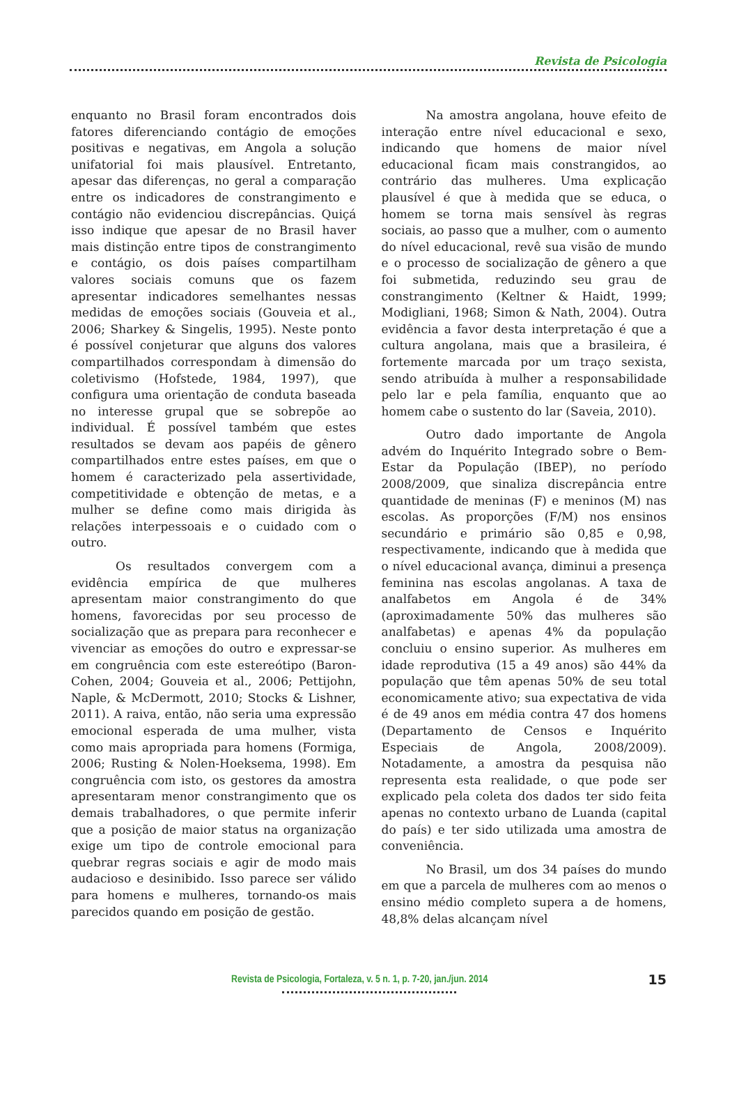Revista de Psicologia
enquanto no Brasil foram encontrados dois fatores diferenciando contágio de emoções positivas e negativas, em Angola a solução unifatorial foi mais plausível. Entretanto, apesar das diferenças, no geral a comparação entre os indicadores de constrangimento e contágio não evidenciou discrepâncias. Quiçá isso indique que apesar de no Brasil haver mais distinção entre tipos de constrangimento e contágio, os dois países compartilham valores sociais comuns que os fazem apresentar indicadores semelhantes nessas medidas de emoções sociais (Gouveia et al., 2006; Sharkey & Singelis, 1995). Neste ponto é possível conjeturar que alguns dos valores compartilhados correspondam à dimensão do coletivismo (Hofstede, 1984, 1997), que configura uma orientação de conduta baseada no interesse grupal que se sobrepõe ao individual. É possível também que estes resultados se devam aos papéis de gênero compartilhados entre estes países, em que o homem é caracterizado pela assertividade, competitividade e obtenção de metas, e a mulher se define como mais dirigida às relações interpessoais e o cuidado com o outro.
Os resultados convergem com a evidência empírica de que mulheres apresentam maior constrangimento do que homens, favorecidas por seu processo de socialização que as prepara para reconhecer e vivenciar as emoções do outro e expressar-se em congruência com este estereótipo (Baron-Cohen, 2004; Gouveia et al., 2006; Pettijohn, Naple, & McDermott, 2010; Stocks & Lishner, 2011). A raiva, então, não seria uma expressão emocional esperada de uma mulher, vista como mais apropriada para homens (Formiga, 2006; Rusting & Nolen-Hoeksema, 1998). Em congruência com isto, os gestores da amostra apresentaram menor constrangimento que os demais trabalhadores, o que permite inferir que a posição de maior status na organização exige um tipo de controle emocional para quebrar regras sociais e agir de modo mais audacioso e desinibido. Isso parece ser válido para homens e mulheres, tornando-os mais parecidos quando em posição de gestão.
Na amostra angolana, houve efeito de interação entre nível educacional e sexo, indicando que homens de maior nível educacional ficam mais constrangidos, ao contrário das mulheres. Uma explicação plausível é que à medida que se educa, o homem se torna mais sensível às regras sociais, ao passo que a mulher, com o aumento do nível educacional, revê sua visão de mundo e o processo de socialização de gênero a que foi submetida, reduzindo seu grau de constrangimento (Keltner & Haidt, 1999; Modigliani, 1968; Simon & Nath, 2004). Outra evidência a favor desta interpretação é que a cultura angolana, mais que a brasileira, é fortemente marcada por um traço sexista, sendo atribuída à mulher a responsabilidade pelo lar e pela família, enquanto que ao homem cabe o sustento do lar (Saveia, 2010).
Outro dado importante de Angola advém do Inquérito Integrado sobre o Bem-Estar da População (IBEP), no período 2008/2009, que sinaliza discrepância entre quantidade de meninas (F) e meninos (M) nas escolas. As proporções (F/M) nos ensinos secundário e primário são 0,85 e 0,98, respectivamente, indicando que à medida que o nível educacional avança, diminui a presença feminina nas escolas angolanas. A taxa de analfabetos em Angola é de 34% (aproximadamente 50% das mulheres são analfabetas) e apenas 4% da população concluiu o ensino superior. As mulheres em idade reprodutiva (15 a 49 anos) são 44% da população que têm apenas 50% de seu total economicamente ativo; sua expectativa de vida é de 49 anos em média contra 47 dos homens (Departamento de Censos e Inquérito Especiais de Angola, 2008/2009). Notadamente, a amostra da pesquisa não representa esta realidade, o que pode ser explicado pela coleta dos dados ter sido feita apenas no contexto urbano de Luanda (capital do país) e ter sido utilizada uma amostra de conveniência.
No Brasil, um dos 34 países do mundo em que a parcela de mulheres com ao menos o ensino médio completo supera a de homens, 48,8% delas alcançam nível
Revista de Psicologia, Fortaleza, v. 5 n. 1, p. 7-20, jan./jun. 2014
15